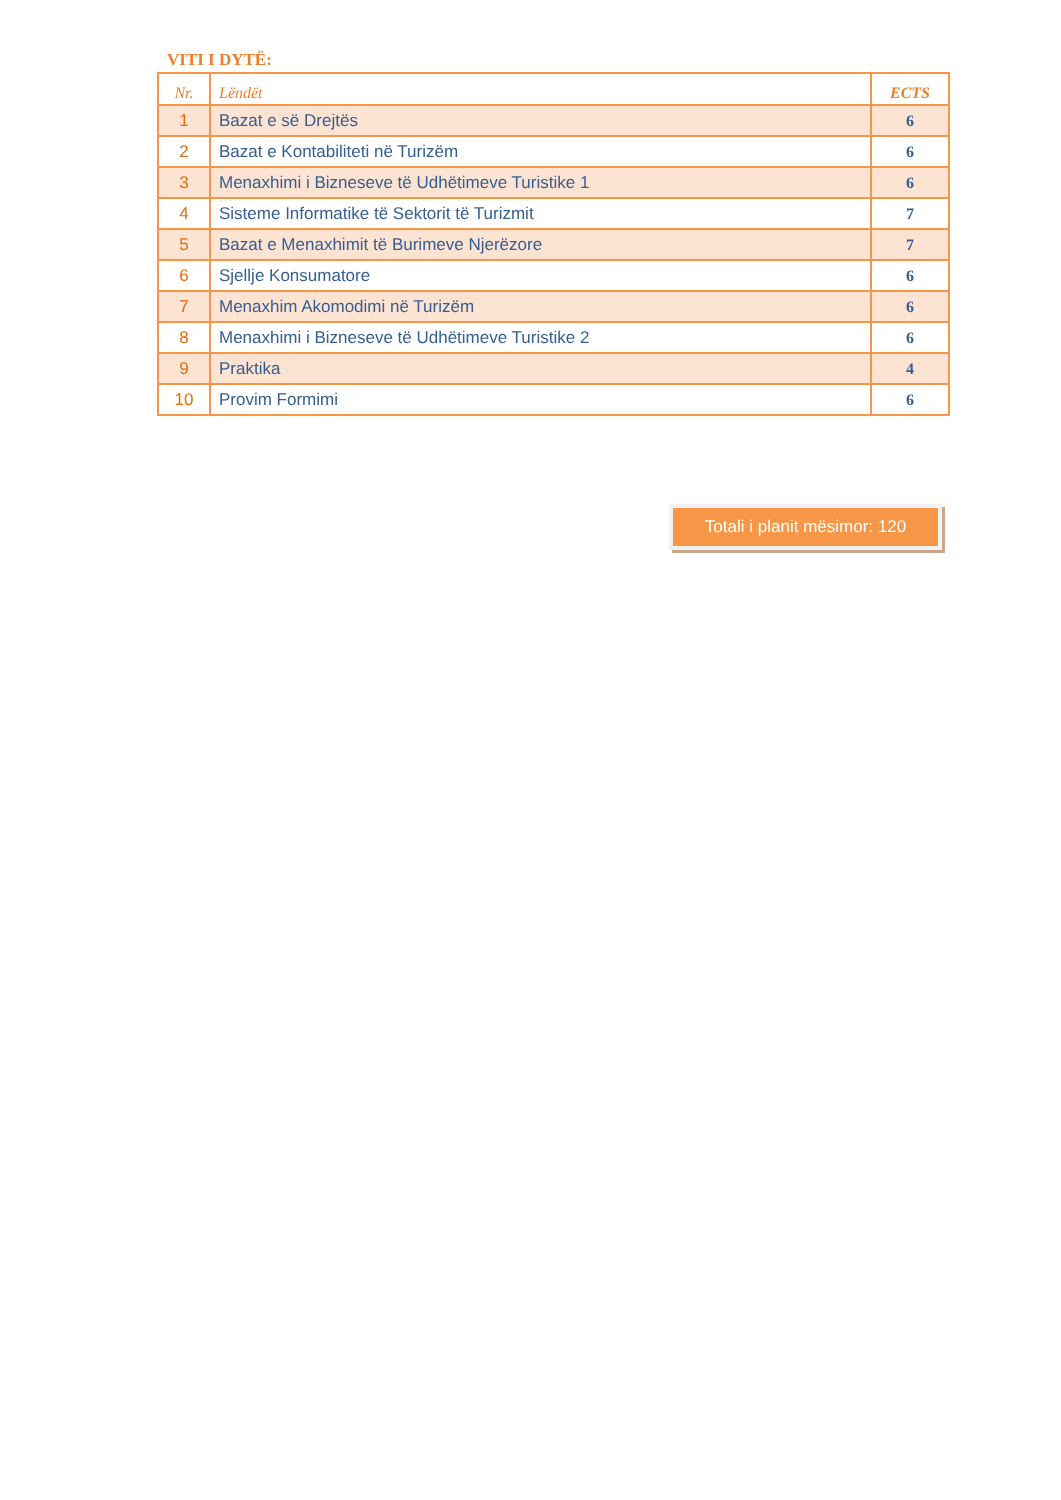VITI I DYTË:
| Nr. | Lëndët | ECTS |
| --- | --- | --- |
| 1 | Bazat e së Drejtës | 6 |
| 2 | Bazat e Kontabiliteti në Turizëm | 6 |
| 3 | Menaxhimi i Bizneseve të Udhëtimeve Turistike 1 | 6 |
| 4 | Sisteme Informatike të Sektorit të Turizmit | 7 |
| 5 | Bazat e Menaxhimit të Burimeve Njerëzore | 7 |
| 6 | Sjellje Konsumatore | 6 |
| 7 | Menaxhim Akomodimi në Turizëm | 6 |
| 8 | Menaxhimi i Bizneseve të Udhëtimeve Turistike 2 | 6 |
| 9 | Praktika | 4 |
| 10 | Provim Formimi | 6 |
Totali i planit mësimor: 120